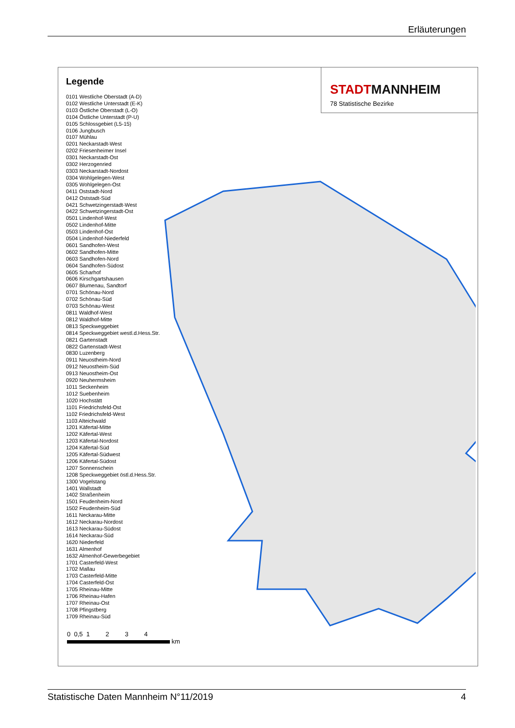Erläuterungen
Legende
0101 Westliche Oberstadt (A-D)
0102 Westliche Unterstadt (E-K)
0103 Östliche Oberstadt (L-O)
0104 Östliche Unterstadt (P-U)
0105 Schlossgebiet (L5-15)
0106 Jungbusch
0107 Mühlau
0201 Neckarstadt-West
0202 Friesenheimer Insel
0301 Neckarstadt-Ost
0302 Herzogenried
0303 Neckarstadt-Nordost
0304 Wohlgelegen-West
0305 Wohlgelegen-Ost
0411 Oststadt-Nord
0412 Oststadt-Süd
0421 Schwetzingerstadt-West
0422 Schwetzingerstadt-Ost
0501 Lindenhof-West
0502 Lindenhof-Mitte
0503 Lindenhof-Ost
0504 Lindenhof-Niederfeld
0601 Sandhofen-West
0602 Sandhofen-Mitte
0603 Sandhofen-Nord
0604 Sandhofen-Südost
0605 Scharhof
0606 Kirschgartshausen
0607 Blumenau, Sandtorf
0701 Schönau-Nord
0702 Schönau-Süd
0703 Schönau-West
0811 Waldhof-West
0812 Waldhof-Mitte
0813 Speckweggebiet
0814 Speckweggebiet westl.d.Hess.Str.
0821 Gartenstadt
0822 Gartenstadt-West
0830 Luzenberg
0911 Neuostheim-Nord
0912 Neuostheim-Süd
0913 Neuostheim-Ost
0920 Neuhermsheim
1011 Seckenheim
1012 Suebenheim
1020 Hochstätt
1101 Friedrichsfeld-Ost
1102 Friedrichsfeld-West
1103 Alteichwald
1201 Käfertal-Mitte
1202 Käfertal-West
1203 Käfertal-Nordost
1204 Käfertal-Süd
1205 Käfertal-Südwest
1206 Käfertal-Südost
1207 Sonnenschein
1208 Speckweggebiet östl.d.Hess.Str.
1300 Vogelstang
1401 Wallstadt
1402 Straßenheim
1501 Feudenheim-Nord
1502 Feudenheim-Süd
1611 Neckarau-Mitte
1612 Neckarau-Nordost
1613 Neckarau-Südost
1614 Neckarau-Süd
1620 Niederfeld
1631 Almenhof
1632 Almenhof-Gewerbegebiet
1701 Casterfeld-West
1702 Mallau
1703 Casterfeld-Mitte
1704 Casterfeld-Ost
1705 Rheinau-Mitte
1706 Rheinau-Hafen
1707 Rheinau-Ost
1708 Pfingstberg
1709 Rheinau-Süd
STADTMANNHEIM
78 Statistische Bezirke
0 0,5 1 2 3 4
km
Statistische Daten Mannheim N°11/2019 4